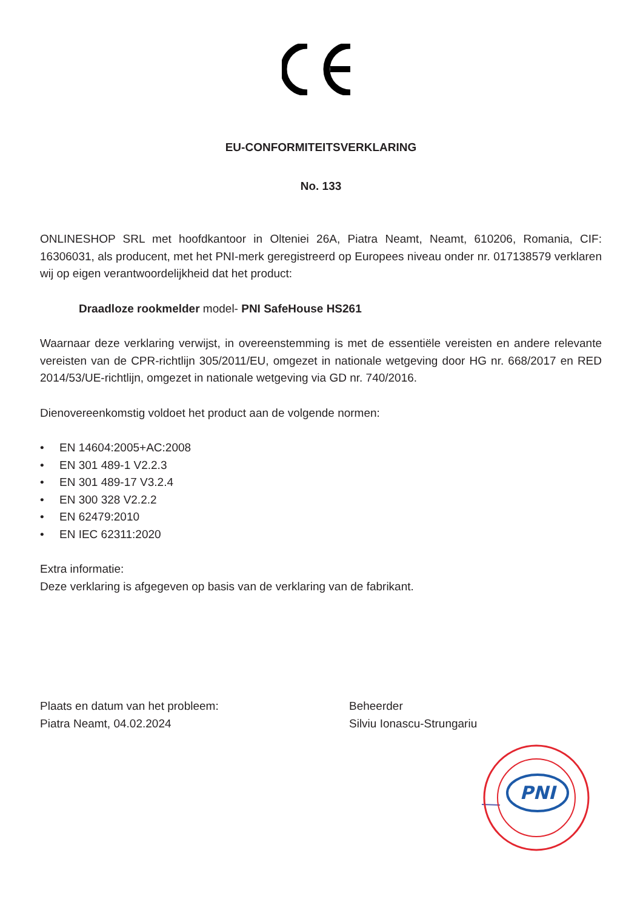EU-CONFORMITEITSVERKLARING
No. 133
ONLINESHOP SRL met hoofdkantoor in Olteniei 26A, Piatra Neamt, Neamt, 610206, Romania, CIF: 16306031, als producent, met het PNI-merk geregistreerd op Europees niveau onder nr. 017138579 verklaren wij op eigen verantwoordelijkheid dat het product:
Draadloze rookmelder model- PNI SafeHouse HS261
Waarnaar deze verklaring verwijst, in overeenstemming is met de essentiële vereisten en andere relevante vereisten van de CPR-richtlijn 305/2011/EU, omgezet in nationale wetgeving door HG nr. 668/2017 en RED 2014/53/UE-richtlijn, omgezet in nationale wetgeving via GD nr. 740/2016.
Dienovereenkomstig voldoet het product aan de volgende normen:
• EN 14604:2005+AC:2008
• EN 301 489-1 V2.2.3
• EN 301 489-17 V3.2.4
• EN 300 328 V2.2.2
• EN 62479:2010
• EN IEC 62311:2020
Extra informatie:
Deze verklaring is afgegeven op basis van de verklaring van de fabrikant.
Plaats en datum van het probleem:
Piatra Neamt, 04.02.2024
Beheerder
Silviu Ionascu-Strungariu
PNI